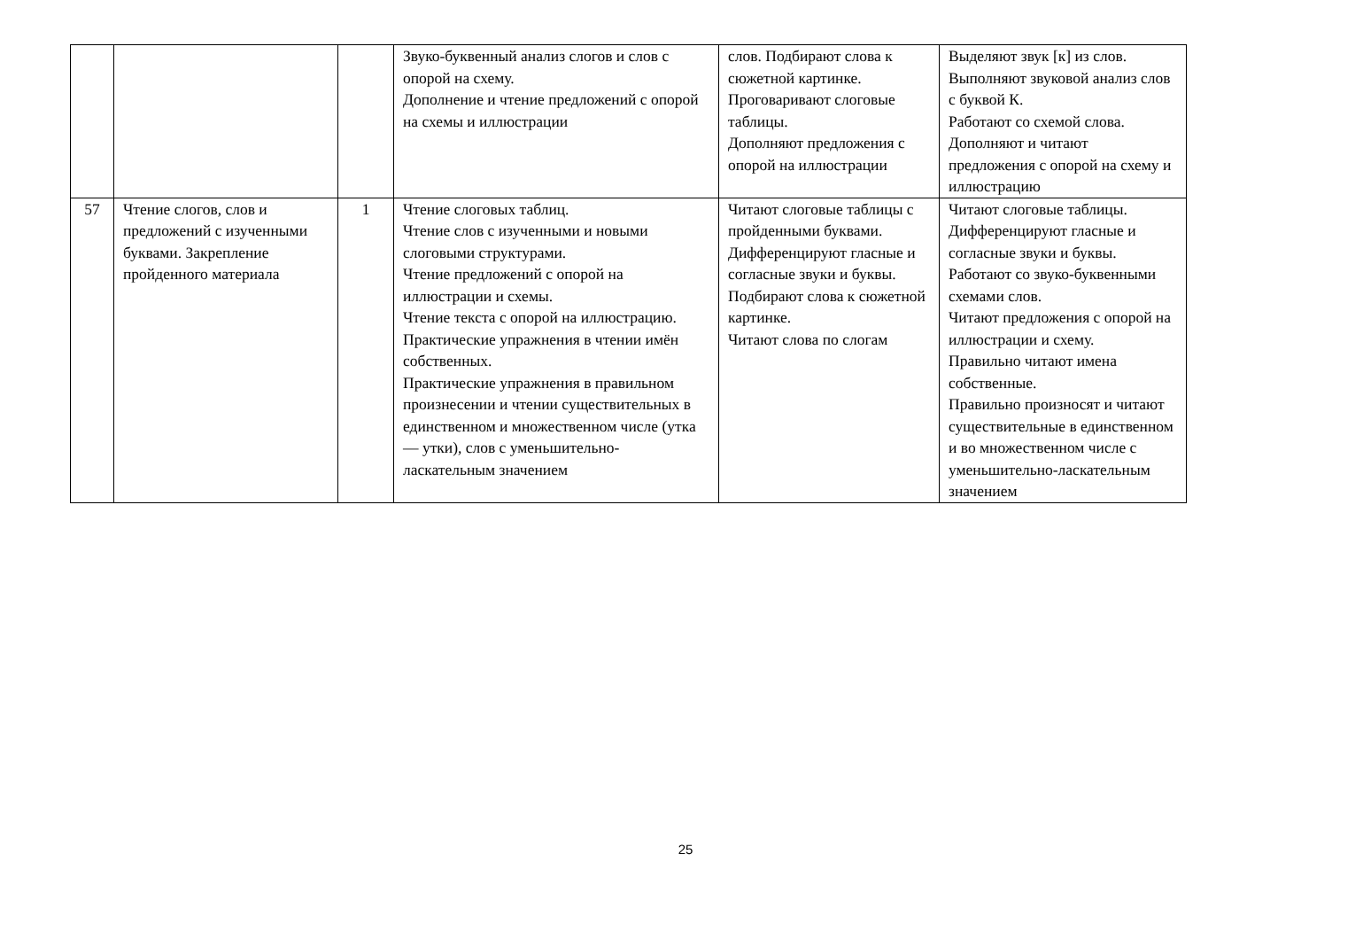| | | | Звуко-буквенный анализ слогов и слов с опорой на схему. Дополнение и чтение предложений с опорой на схемы и иллюстрации | слов. Подбирают слова к сюжетной картинке. Проговаривают слоговые таблицы. Дополняют предложения с опорой на иллюстрации | Выделяют звук [к] из слов. Выполняют звуковой анализ слов с буквой К. Работают со схемой слова. Дополняют и читают предложения с опорой на схему и иллюстрацию |
| 57 | Чтение слогов, слов и предложений с изученными буквами. Закрепление пройденного материала | 1 | Чтение слоговых таблиц. Чтение слов с изученными и новыми слоговыми структурами. Чтение предложений с опорой на иллюстрации и схемы. Чтение текста с опорой на иллюстрацию. Практические упражнения в чтении имён собственных. Практические упражнения в правильном произнесении и чтении существительных в единственном и множественном числе (утка — утки), слов с уменьшительно-ласкательным значением | Читают слоговые таблицы с пройденными буквами. Дифференцируют гласные и согласные звуки и буквы. Подбирают слова к сюжетной картинке. Читают слова по слогам | Читают слоговые таблицы. Дифференцируют гласные и согласные звуки и буквы. Работают со звуко-буквенными схемами слов. Читают предложения с опорой на иллюстрации и схему. Правильно читают имена собственные. Правильно произносят и читают существительные в единственном и во множественном числе с уменьшительно-ласкательным значением |
25